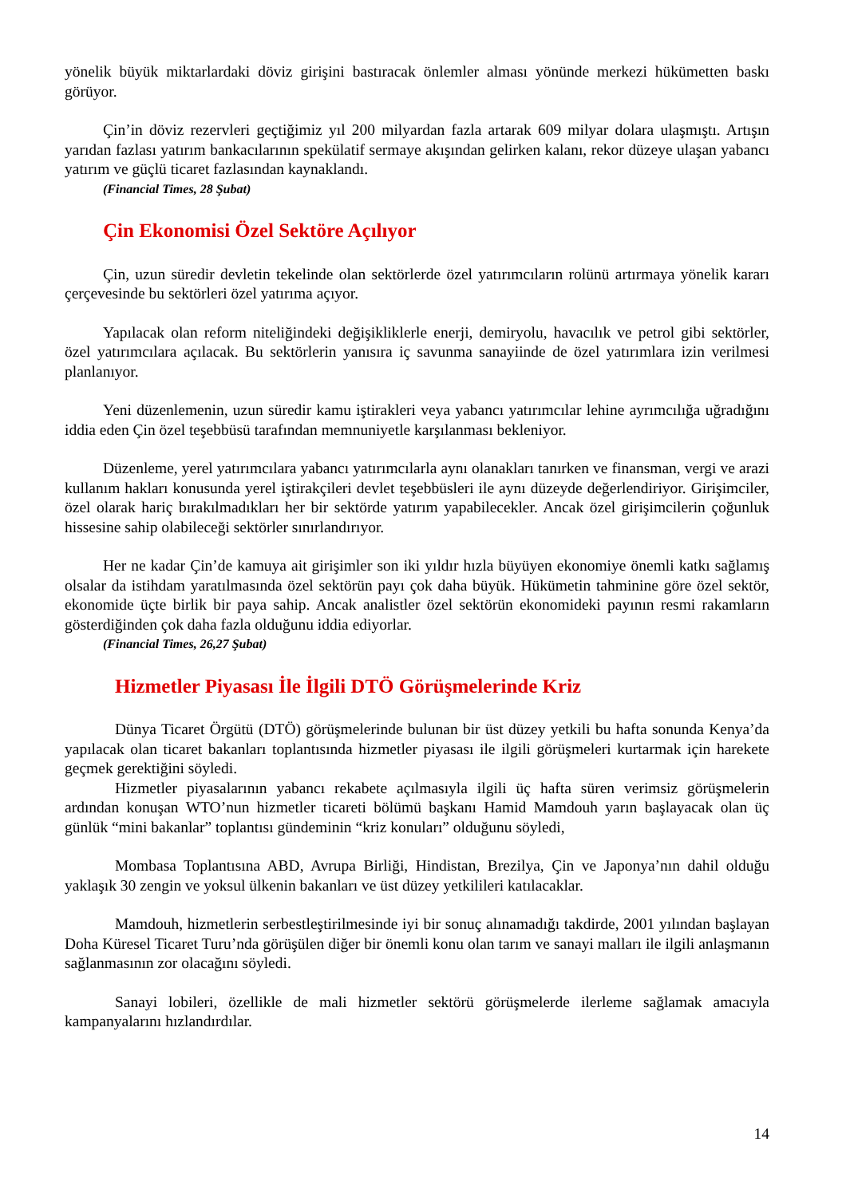yönelik büyük miktarlardaki döviz girişini bastıracak önlemler alması yönünde merkezi hükümetten baskı görüyor.
Çin’in döviz rezervleri geçtiğimiz yıl 200 milyardan fazla artarak 609 milyar dolara ulaşmıştı. Artışın yarıdan fazlası yatırım bankacılarının spekülatif sermaye akışından gelirken kalanı, rekor düzeye ulaşan yabancı yatırım ve güçlü ticaret fazlasından kaynaklandı.
(Financial Times, 28 Şubat)
Çin Ekonomisi Özel Sektöre Açılıyor
Çin, uzun süredir devletin tekelinde olan sektörlerde özel yatırımcıların rolünü artırmaya yönelik kararı çerçevesinde bu sektörleri özel yatırıma açıyor.
Yapılacak olan reform niteliğindeki değişikliklerle enerji, demiryolu, havacılık ve petrol gibi sektörler, özel yatırımcılara açılacak. Bu sektörlerin yanısıra iç savunma sanayiinde de özel yatırımlara izin verilmesi planlanıyor.
Yeni düzenlemenin, uzun süredir kamu iştirakleri veya yabancı yatırımcılar lehine ayrımcılığa uğradığını iddia eden Çin özel teşebbüsü tarafından memnuniyetle karşılanması bekleniyor.
Düzenleme, yerel yatırımcılara yabancı yatırımcılarla aynı olanakları tanırken ve finansman, vergi ve arazi kullanım hakları konusunda yerel iştirakçileri devlet teşebbüsleri ile aynı düzeyde değerlendiriyor. Girişimciler, özel olarak hariç bırakılmadıkları her bir sektörde yatırım yapabilecekler. Ancak özel girişimcilerin çoğunluk hissesine sahip olabileceği sektörler sınırlandırıyor.
Her ne kadar Çin’de kamuya ait girişimler son iki yıldır hızla büyüyen ekonomiye önemli katkı sağlamış olsalar da istihdam yaratılmasında özel sektörün payı çok daha büyük. Hükümetin tahminine göre özel sektör, ekonomide üçte birlik bir paya sahip. Ancak analistler özel sektörün ekonomideki payının resmi rakamların gösterdiğinden çok daha fazla olduğunu iddia ediyorlar.
(Financial Times, 26,27 Şubat)
Hizmetler Piyasası İle İlgili DTÖ Görüşmelerinde Kriz
Dünya Ticaret Örgütü (DTÖ) görüşmelerinde bulunan bir üst düzey yetkili bu hafta sonunda Kenya’da yapılacak olan ticaret bakanları toplantısında hizmetler piyasası ile ilgili görüşmeleri kurtarmak için harekete geçmek gerektiğini söyledi.
Hizmetler piyasalarının yabancı rekabete açılmasıyla ilgili üç hafta süren verimsiz görüşmelerin ardından konuşan WTO’nun hizmetler ticareti bölümü başkanı Hamid Mamdouh yarın başlayacak olan üç günlük “mini bakanlar” toplantısı gündeminin “kriz konuları” olduğunu söyledi,
Mombasa Toplantısına ABD, Avrupa Birliği, Hindistan, Brezilya, Çin ve Japonya’nın dahil olduğu yaklaşık 30 zengin ve yoksul ülkenin bakanları ve üst düzey yetkilileri katılacaklar.
Mamdouh, hizmetlerin serbestleştirilmesinde iyi bir sonuç alınamadığı takdirde, 2001 yılından başlayan Doha Küresel Ticaret Turu’nda görüşülen diğer bir önemli konu olan tarım ve sanayi malları ile ilgili anlaşmanın sağlanmasının zor olacağını söyledi.
Sanayi lobileri, özellikle de mali hizmetler sektörü görüşmelerde ilerleme sağlamak amacıyla kampanyalarını hızlandırdılar.
14